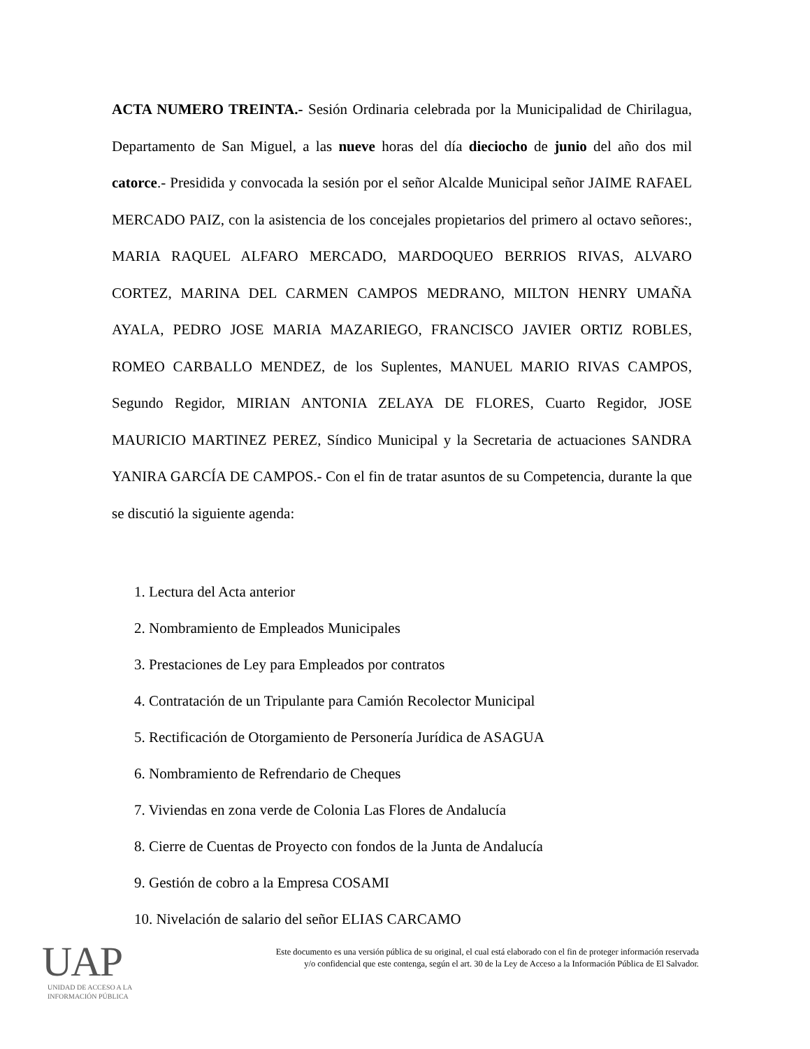ACTA NUMERO TREINTA.- Sesión Ordinaria celebrada por la Municipalidad de Chirilagua, Departamento de San Miguel, a las nueve horas del día dieciocho de junio del año dos mil catorce.- Presidida y convocada la sesión por el señor Alcalde Municipal señor JAIME RAFAEL MERCADO PAIZ, con la asistencia de los concejales propietarios del primero al octavo señores:, MARIA RAQUEL ALFARO MERCADO, MARDOQUEO BERRIOS RIVAS, ALVARO CORTEZ, MARINA DEL CARMEN CAMPOS MEDRANO, MILTON HENRY UMAÑA AYALA, PEDRO JOSE MARIA MAZARIEGO, FRANCISCO JAVIER ORTIZ ROBLES, ROMEO CARBALLO MENDEZ, de los Suplentes, MANUEL MARIO RIVAS CAMPOS, Segundo Regidor, MIRIAN ANTONIA ZELAYA DE FLORES, Cuarto Regidor, JOSE MAURICIO MARTINEZ PEREZ, Síndico Municipal y la Secretaria de actuaciones SANDRA YANIRA GARCÍA DE CAMPOS.- Con el fin de tratar asuntos de su Competencia, durante la que se discutió la siguiente agenda:
1. Lectura del Acta anterior
2. Nombramiento de Empleados Municipales
3. Prestaciones de Ley para Empleados por contratos
4. Contratación de un Tripulante para Camión Recolector Municipal
5. Rectificación de Otorgamiento de Personería Jurídica de ASAGUA
6. Nombramiento de Refrendario de Cheques
7. Viviendas en zona verde de Colonia Las Flores de Andalucía
8. Cierre de Cuentas de Proyecto con fondos de la Junta de Andalucía
9. Gestión de cobro a la Empresa COSAMI
10. Nivelación de salario del señor ELIAS CARCAMO
UAP
UNIDAD DE ACCESO A LA
INFORMACIÓN PÚBLICA
Este documento es una versión pública de su original, el cual está elaborado con el fin de proteger información reservada
y/o confidencial que este contenga, según el art. 30 de la Ley de Acceso a la Información Pública de El Salvador.